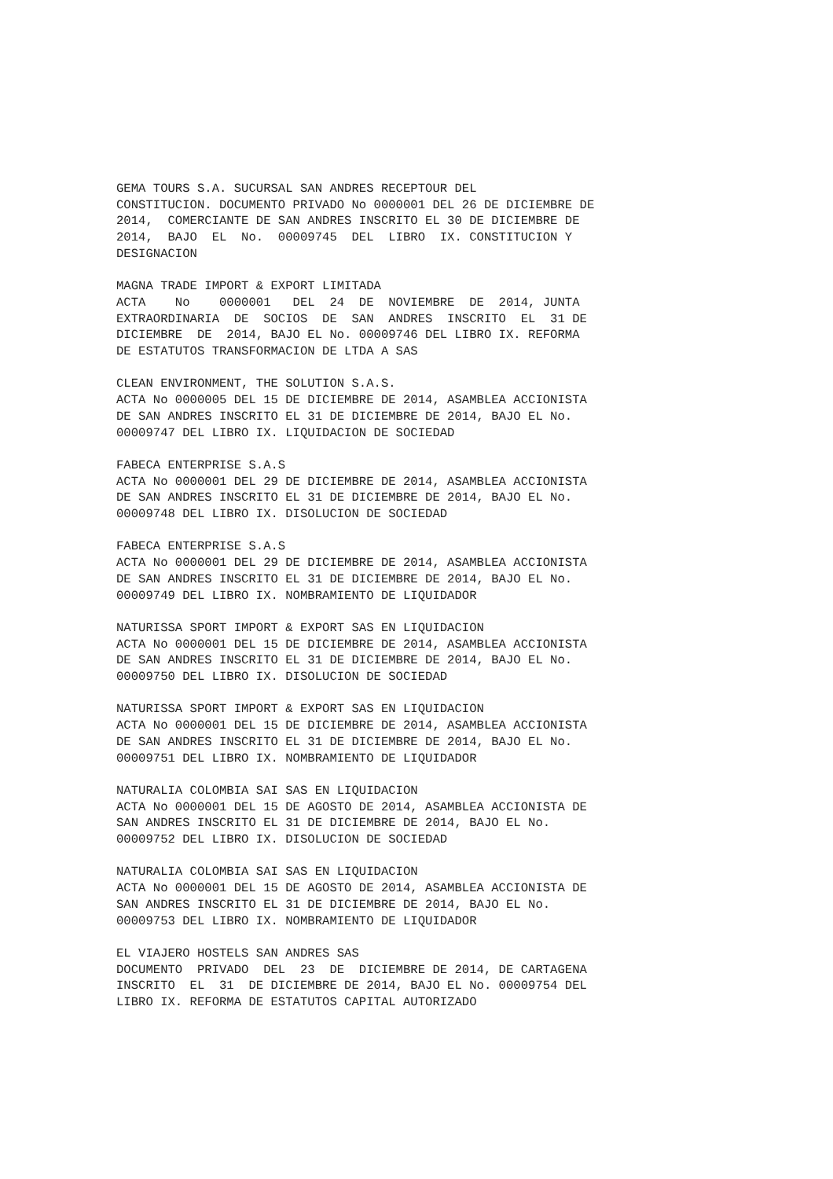GEMA TOURS S.A. SUCURSAL SAN ANDRES RECEPTOUR DEL
CONSTITUCION. DOCUMENTO PRIVADO No 0000001 DEL 26 DE DICIEMBRE DE
2014,  COMERCIANTE DE SAN ANDRES INSCRITO EL 30 DE DICIEMBRE DE
2014,  BAJO  EL  No.  00009745  DEL  LIBRO  IX. CONSTITUCION Y
DESIGNACION
MAGNA TRADE IMPORT & EXPORT LIMITADA
ACTA    No    0000001   DEL  24  DE  NOVIEMBRE  DE  2014, JUNTA
EXTRAORDINARIA  DE  SOCIOS  DE  SAN  ANDRES  INSCRITO  EL  31 DE
DICIEMBRE  DE  2014, BAJO EL No. 00009746 DEL LIBRO IX. REFORMA
DE ESTATUTOS TRANSFORMACION DE LTDA A SAS
CLEAN ENVIRONMENT, THE SOLUTION S.A.S.
ACTA No 0000005 DEL 15 DE DICIEMBRE DE 2014, ASAMBLEA ACCIONISTA
DE SAN ANDRES INSCRITO EL 31 DE DICIEMBRE DE 2014, BAJO EL No.
00009747 DEL LIBRO IX. LIQUIDACION DE SOCIEDAD
FABECA ENTERPRISE S.A.S
ACTA No 0000001 DEL 29 DE DICIEMBRE DE 2014, ASAMBLEA ACCIONISTA
DE SAN ANDRES INSCRITO EL 31 DE DICIEMBRE DE 2014, BAJO EL No.
00009748 DEL LIBRO IX. DISOLUCION DE SOCIEDAD
FABECA ENTERPRISE S.A.S
ACTA No 0000001 DEL 29 DE DICIEMBRE DE 2014, ASAMBLEA ACCIONISTA
DE SAN ANDRES INSCRITO EL 31 DE DICIEMBRE DE 2014, BAJO EL No.
00009749 DEL LIBRO IX. NOMBRAMIENTO DE LIQUIDADOR
NATURISSA SPORT IMPORT & EXPORT SAS EN LIQUIDACION
ACTA No 0000001 DEL 15 DE DICIEMBRE DE 2014, ASAMBLEA ACCIONISTA
DE SAN ANDRES INSCRITO EL 31 DE DICIEMBRE DE 2014, BAJO EL No.
00009750 DEL LIBRO IX. DISOLUCION DE SOCIEDAD
NATURISSA SPORT IMPORT & EXPORT SAS EN LIQUIDACION
ACTA No 0000001 DEL 15 DE DICIEMBRE DE 2014, ASAMBLEA ACCIONISTA
DE SAN ANDRES INSCRITO EL 31 DE DICIEMBRE DE 2014, BAJO EL No.
00009751 DEL LIBRO IX. NOMBRAMIENTO DE LIQUIDADOR
NATURALIA COLOMBIA SAI SAS EN LIQUIDACION
ACTA No 0000001 DEL 15 DE AGOSTO DE 2014, ASAMBLEA ACCIONISTA DE
SAN ANDRES INSCRITO EL 31 DE DICIEMBRE DE 2014, BAJO EL No.
00009752 DEL LIBRO IX. DISOLUCION DE SOCIEDAD
NATURALIA COLOMBIA SAI SAS EN LIQUIDACION
ACTA No 0000001 DEL 15 DE AGOSTO DE 2014, ASAMBLEA ACCIONISTA DE
SAN ANDRES INSCRITO EL 31 DE DICIEMBRE DE 2014, BAJO EL No.
00009753 DEL LIBRO IX. NOMBRAMIENTO DE LIQUIDADOR
EL VIAJERO HOSTELS SAN ANDRES SAS
DOCUMENTO  PRIVADO  DEL  23  DE  DICIEMBRE DE 2014, DE CARTAGENA
INSCRITO  EL  31  DE DICIEMBRE DE 2014, BAJO EL No. 00009754 DEL
LIBRO IX. REFORMA DE ESTATUTOS CAPITAL AUTORIZADO